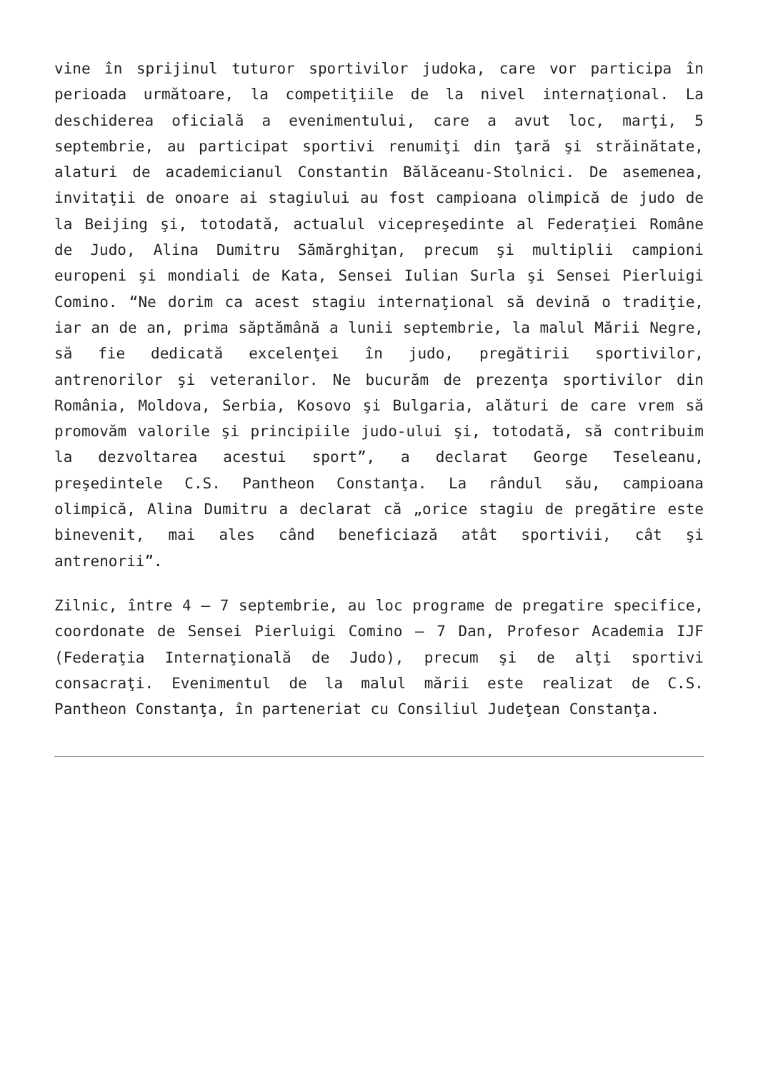vine în sprijinul tuturor sportivilor judoka, care vor participa în perioada următoare, la competiţiile de la nivel internaţional. La deschiderea oficială a evenimentului, care a avut loc, marţi, 5 septembrie, au participat sportivi renumiţi din ţară şi străinătate, alaturi de academicianul Constantin Bălăceanu-Stolnici. De asemenea, invitaţii de onoare ai stagiului au fost campioana olimpică de judo de la Beijing şi, totodată, actualul vicepreşedinte al Federaţiei Române de Judo, Alina Dumitru Sămărghiţan, precum şi multiplii campioni europeni şi mondiali de Kata, Sensei Iulian Surla şi Sensei Pierluigi Comino. “Ne dorim ca acest stagiu internaţional să devină o tradiţie, iar an de an, prima săptămână a lunii septembrie, la malul Mării Negre, să fie dedicată excelenţei în judo, pregătirii sportivilor, antrenorilor şi veteranilor. Ne bucurăm de prezenţa sportivilor din România, Moldova, Serbia, Kosovo şi Bulgaria, alături de care vrem să promovăm valorile şi principiile judo-ului şi, totodată, să contribuim la dezvoltarea acestui sport”, a declarat George Teseleanu, preşedintele C.S. Pantheon Constanţa. La rândul său, campioana olimpică, Alina Dumitru a declarat că „orice stagiu de pregătire este binevenit, mai ales când beneficiază atât sportivii, cât şi antrenorii”.
Zilnic, între 4 – 7 septembrie, au loc programe de pregatire specifice, coordonate de Sensei Pierluigi Comino – 7 Dan, Profesor Academia IJF (Federaţia Internaţională de Judo), precum şi de alţi sportivi consacraţi. Evenimentul de la malul mării este realizat de C.S. Pantheon Constanţa, în parteneriat cu Consiliul Judeţean Constanţa.